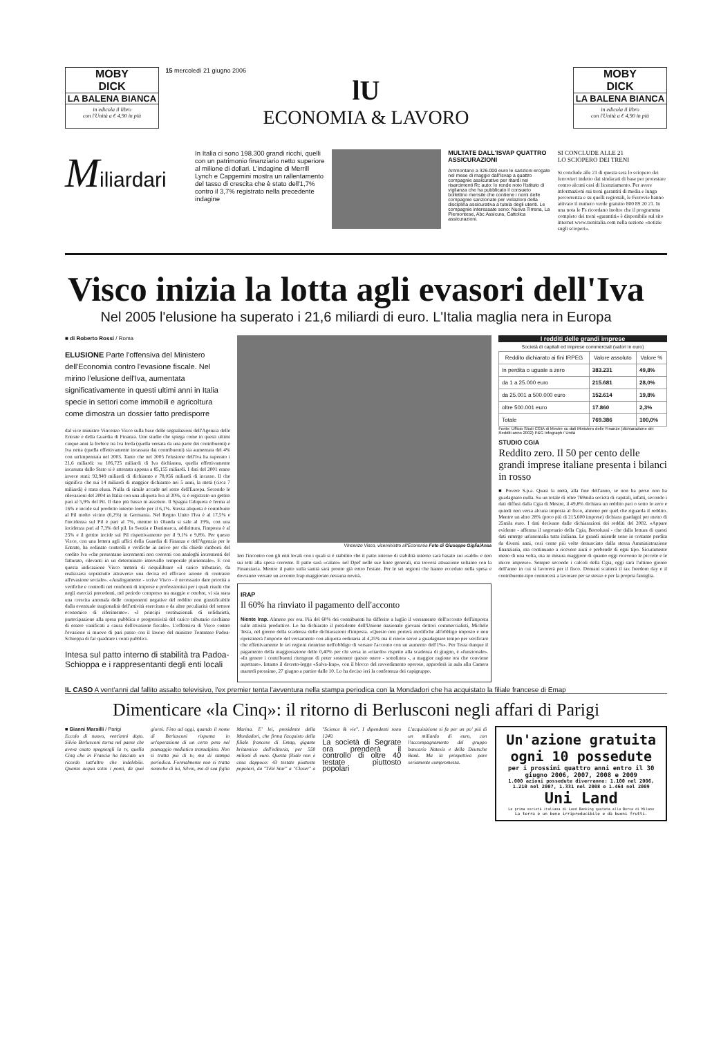MOBY
DICK
LA BALENA BIANCA
in edicola il libro
con l'Unità a € 4,90 in più
15 mercoledì 21 giugno 2006
lU
ECONOMIA & LAVORO
MOBY
DICK
LA BALENA BIANCA
in edicola il libro
con l'Unità a € 4,90 in più
Miliardari
In Italia ci sono 198.300 grandi ricchi, quelli con un patrimonio finanziario netto superiore al milione di dollari. L'indagine di Merrill Lynch e Capgemini mostra un rallentamento del tasso di crescita che è stato dell'1,7% contro il 3,7% registrato nella precedente indagine
MULTATE DALL'ISVAP QUATTRO ASSICURAZIONI
Ammontano a 326.000 euro le sanzioni erogate nel mese di maggio dall'Isvap a quattro compagnie assicurative per ritardi nei risarcimenti Rc auto: lo rende noto l'istituto di vigilanza che ha pubblicato il consueto bollettino mensile che contiene i nomi delle compagnie sanzionate per violazioni della disciplina assicurativa a tutela degli utenti. Le compagnie interessate sono: Nuova Tirrena, La Piemontese, Abc Assicura, Cattolica assicurazioni.
SI CONCLUDE ALLE 21
LO SCIOPERO DEI TRENI
Si conclude alle 21 di questa sera lo sciopero dei ferrovieri indetto dai sindacati di base per protestare contro alcuni casi di licenziamento. Per avere informazioni sui treni garantiti di media e lunga percorrenza e su quelli regionali, le Ferrovie hanno attivato il numero verde gratuito 800 89 20 21. In una nota le Fs ricordano inoltre che il programma completo dei treni «garantiti» è disponibile sul sito internet www.trenitalia.com nella sezione «notizie sugli scioperi».
Visco inizia la lotta agli evasori dell'Iva
Nel 2005 l'elusione ha superato i 21,6 miliardi di euro. L'Italia maglia nera in Europa
■ di Roberto Rossi / Roma
ELUSIONE Parte l'offensiva del Ministero dell'Economia contro l'evasione fiscale. Nel mirino l'elusione dell'Iva, aumentata significativamente in questi ultimi anni in Italia specie in settori come immobili e agricoltura come dimostra un dossier fatto predisporre
dal vice ministro Vincenzo Visco sulla base delle segnalazioni dell'Agenzia delle Entrate e della Guardia di Finanza. Uno studio che spiega come in questi ultimi cinque anni la forbice tra Iva lorda (quella versata da una parte dei contribuenti) e Iva netta (quella effettivamente incassata dai contribuenti) sia aumentata del 4% con un'impennata nel 2003. Tanto che nel 2005 l'elusione dell'Iva ha superato i 21,6 miliardi: su 106,725 miliardi di Iva dichiarata, quella effettivamente incassata dallo Stato si è attestata appena a 85,155 miliardi. I dati del 2001 erano invece stati: 92,949 miliardi di dichiarato e 78,056 miliardi di incasso. Il che significa che sui 14 miliardi di maggior dichiarato nei 5 anni, la metà (circa 7 miliardi) è stata elusa. Nulla di simile accade nel resto dell'Europa. Secondo le rilevazioni del 2004 in Italia con una aliquota Iva al 20%, si è registrato un gettito pari al 5,9% del Pil. Il dato più basso in assoluto. Il Spagna l'aliquota è ferma al 16% e incide sul prodotto interno lordo per il 6,1%. Stessa aliquota è contribuito al Pil molto vicino (6,2%) in Germania. Nel Regno Unito l'Iva è al 17,5% e l'incidenza sul Pil è pari al 7%, mentre in Olanda si sale al 19%, con una incidenza pari al 7,3% del pil. In Svezia e Danimarca, addirittura, l'imposta è al 25% e il gettito incide sul Pil rispettivamente per il 9,1% e 9,8%. Per questo Visco, con una lettera agli uffici della Guardia di Finanza e dell'Agenzia per le Entrate, ha ordinato controlli e verifiche in arrivo per chi chiede rimborsi del credito Iva «che presentano incrementi non coerenti con analoghi incrementi del fatturato, rilevanti in un determinato intervallo temporale pluriennale». E con questa indicazione Visco tenterà di riequilibrare «il carico tributario, da realizzarsi soprattutto attraverso una decisa ed efficace azione di contrasto all'evasione sociale». «Analogamente - scrive Visco - è necessario dare priorità a verifiche e controlli nei confronti di imprese e professionisti per i quali risulti che negli esercizi precedenti, nel periodo compreso tra maggio e ottobre, vi sia stata una crescita anomala delle componenti negative del reddito non giustificabile dalla eventuale stagionalità dell'attività esercitata o da altre peculiarità del settore economico di riferimento». «I principi costituzionali di solidarietà, partecipazione alla spesa pubblica e progressività del carico tributario rischiano di essere vanificati a causa dell'evasione fiscale». L'offensiva di Visco contro l'evasione si muove di pari passo con il lavoro del ministro Tommaso Padoa-Schioppa di far quadrare i conti pubblici.
Intesa sul patto interno di stabilità tra Padoa-Schioppa e i rappresentanti degli enti locali
VIncenzo Visco, viceministro all'Economia Foto di Giuseppe Giglia/Ansa
Ieri l'incontro con gli enti locali con i quali si è stabilito che il patto interno di stabilità interno sarà basato sui «saldi» e non sui tetti alla spesa corrente. Il patto sarà «calato» nel Dpef nelle sue linee generali, ma troverà attuazione soltanto con la Finanziaria. Mentre il patto sulla sanità sarà pronto già entro l'estate. Per le sei regioni che hanno ecceduto nella spesa e dovranno versare un acconto Irap maggiorato nessuna novità.
IRAP
Il 60% ha rinviato il pagamento dell'acconto
Niente Irap. Almeno per ora. Più del 60% dei contribuenti ha differito a luglio il versamento dell'acconto dell'imposta sulle attività produttive. Lo ha dichiarato il presidente dell'Unione nazionale giovani dottori commercialisti, Michele Testa, nel giorno della scadenza delle dichiarazioni d'imposta. «Questo non porterà modifiche all'obbligo imposto e non ripristinerà l'importo del versamento con aliquota ordinaria al 4,25% ma il rinvio serve a guadagnare tempo per verificare che effettivamente le sei regioni rientrino nell'obbligo di versare l'acconto con un aumento dell'1%». Per Testa dunque il pagamento della maggiorazione dello 0,40% per chi versa in «ritardo» rispetto alla scadenza di giugno, è «funzionale». «In genere i contribuenti ritengono di poter sostenere questo onere - sottolinea -, a maggior ragione ora che conviene aspettare». Intanto il decreto-legge «Salva-Irap», con il blocco del ravvedimento operoso, approderà in aula alla Camera martedì prossimo, 27 giugno a partire dalle 10. Lo ha deciso ieri la conferenza dei capigruppo.
I redditi delle grandi imprese
Società di capitali ed imprese commerciali (valori in euro)
| Reddito dichiarato ai fini IRPEG | Valore assoluto | Valore % |
| --- | --- | --- |
| In perdita o uguale a zero | 383.231 | 49,8% |
| da 1 a 25.000 euro | 215.681 | 28,0% |
| da 25.001 a 500.000 euro | 152.614 | 19,8% |
| oltre 500.001 euro | 17.860 | 2,3% |
| Totale | 769.386 | 100,0% |
Fonte: Ufficio Studi CGIA di Mestre su dati Ministero delle Finanze (dichiarazione dei Redditi anno 2002) P&G Infograph / Unità
STUDIO CGIA
Reddito zero. Il 50 per cento delle grandi imprese italiane presenta i bilanci in rosso
■ Povere S.p.a. Quasi la metà, alla fine dell'anno, se non ha perso non ha guadagnato nulla. Su un totale di oltre 769mila società di capitali, infatti, secondo i dati diffusi dalla Cgia di Mestre, il 49,8% dichiara un reddito pari o sotto lo zero e quindi non versa alcuna imposta al fisco, almeno per quel che riguarda il reddito. Mentre un altro 28% (poco più di 215.600 imprese) dichiara guadagni per meno di 25mila euro. I dati derivano dalle dichiarazioni dei redditi del 2002. «Appare evidente - afferma il segretario della Cgia, Bortolussi - che dalla lettura di questi dati emerge un'anomalia tutta italiana. Le grandi aziende sono in costante perdita da diversi anni, così come più volte denunciato dalla stessa Amministrazione finanziaria, ma continuano a ricevere aiuti e prebende di ogni tipo. Sicuramente meno di una volta, ma in misura maggiore di quanto oggi ricevono le piccole e le micro imprese». Sempre secondo i calcoli della Cgia, oggi sarà l'ultimo giorno dell'anno in cui si lavorerà per il fisco. Domani scatterà il tax freedom day e il contribuente-tipo comincerà a lavorare per se stesso e per la propria famiglia.
IL CASO A vent'anni dal fallito assalto televisivo, l'ex premier tenta l'avventura nella stampa periodica con la Mondadori che ha acquistato la filiale francese di Emap
Dimenticare «la Cinq»: il ritorno di Berlusconi negli affari di Parigi
■ Gianni Marsilli / Parigi
Eccolo di nuovo, vent'anni dopo. Silvio Berlusconi torna nel paese che aveva osato spegnergli la tv, quella Cinq che in Francia ha lasciato un ricordo tutt'altro che indelebile. Quanta acqua sotto i ponti, da quei giorni. Fino ad oggi, quando il nome di Berlusconi rispunta in un'operazione di un certo peso nel paesaggio mediatico transalpino. Non si tratta più di tv, ma di stampa periodica. Formalmente non si tratta neanche di lui, Silvio, ma di sua figlia Marina. E' lei, presidente della Mondadori, che firma l'acquisto della filiale francese di Emap, gigante britannico dell'editoria, per 550 milioni di euro. Questa filiale non è cosa dappoco: 43 testate piuttosto popolari, da "Télé Star" a "Closer" a "Science & vie". I dipendenti sono 1240.
La società di Segrate ora prenderà il controllo di oltre 40 testate piuttosto popolari
L'acquisizione si fa per un po' più di un miliardo di euro, con l'accompagnamento del gruppo bancario Natexis e della Deutsche Bank. Ma la prospettiva pare seriamente compromessa.
Un'azione gratuita ogni 10 possedute
per i prossimi quattro anni entro il 30 giugno 2006, 2007, 2008 e 2009
1.000 azioni possedute diverranno: 1.100 nel 2006, 1.210 nel 2007, 1.331 nel 2008 e 1.464 nel 2009
Uni Land
La prima società italiana di Land Banking quotata alla Borsa di Milano
La terra è un bene irriproducibile e dà buoni frutti.